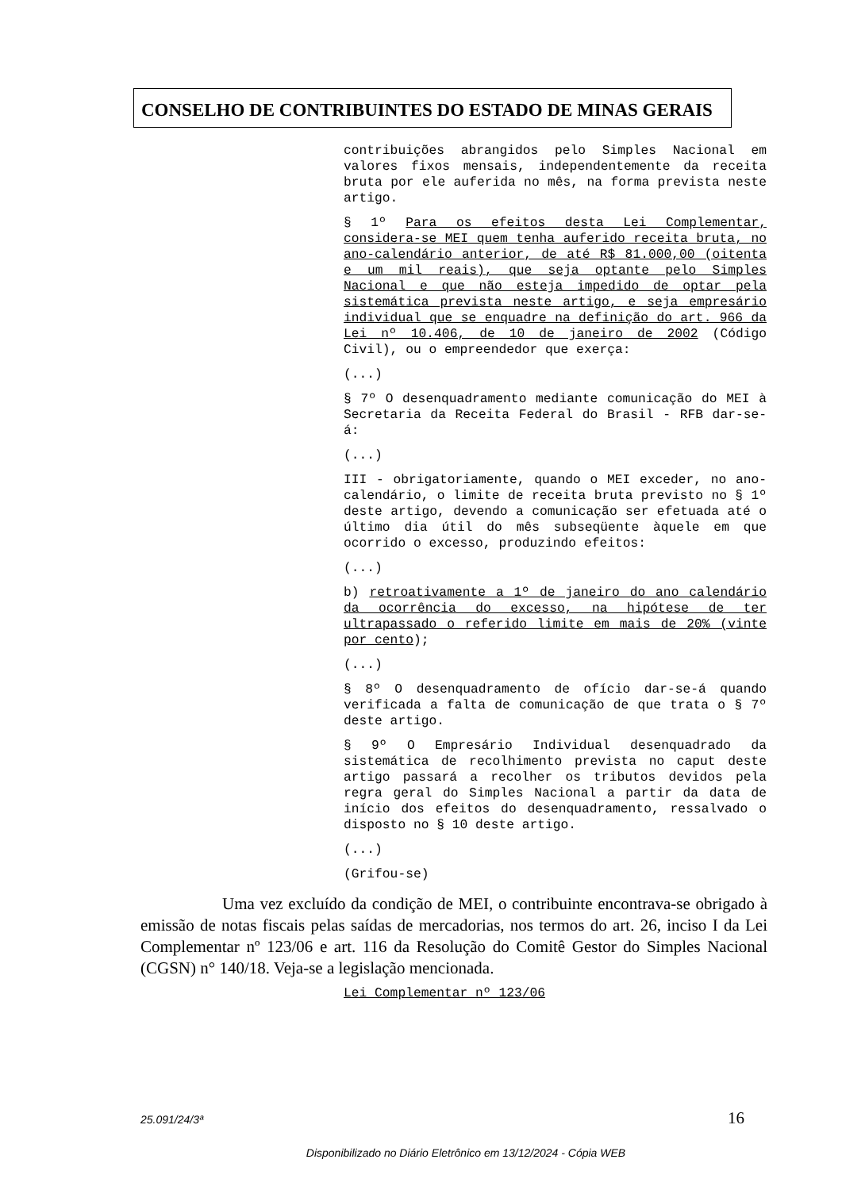CONSELHO DE CONTRIBUINTES DO ESTADO DE MINAS GERAIS
contribuições abrangidos pelo Simples Nacional em valores fixos mensais, independentemente da receita bruta por ele auferida no mês, na forma prevista neste artigo.
§ 1º Para os efeitos desta Lei Complementar, considera-se MEI quem tenha auferido receita bruta, no ano-calendário anterior, de até R$ 81.000,00 (oitenta e um mil reais), que seja optante pelo Simples Nacional e que não esteja impedido de optar pela sistemática prevista neste artigo, e seja empresário individual que se enquadre na definição do art. 966 da Lei nº 10.406, de 10 de janeiro de 2002 (Código Civil), ou o empreendedor que exerça:
(...)
§ 7º O desenquadramento mediante comunicação do MEI à Secretaria da Receita Federal do Brasil - RFB dar-se-á:
(...)
III - obrigatoriamente, quando o MEI exceder, no ano-calendário, o limite de receita bruta previsto no § 1º deste artigo, devendo a comunicação ser efetuada até o último dia útil do mês subseqüente àquele em que ocorrido o excesso, produzindo efeitos:
(...)
b) retroativamente a 1º de janeiro do ano calendário da ocorrência do excesso, na hipótese de ter ultrapassado o referido limite em mais de 20% (vinte por cento);
(...)
§ 8º O desenquadramento de ofício dar-se-á quando verificada a falta de comunicação de que trata o § 7º deste artigo.
§ 9º O Empresário Individual desenquadrado da sistemática de recolhimento prevista no caput deste artigo passará a recolher os tributos devidos pela regra geral do Simples Nacional a partir da data de início dos efeitos do desenquadramento, ressalvado o disposto no § 10 deste artigo.
(...)
(Grifou-se)
Uma vez excluído da condição de MEI, o contribuinte encontrava-se obrigado à emissão de notas fiscais pelas saídas de mercadorias, nos termos do art. 26, inciso I da Lei Complementar nº 123/06 e art. 116 da Resolução do Comitê Gestor do Simples Nacional (CGSN) n° 140/18. Veja-se a legislação mencionada.
Lei Complementar nº 123/06
25.091/24/3ª 16
Disponibilizado no Diário Eletrônico em 13/12/2024 - Cópia WEB